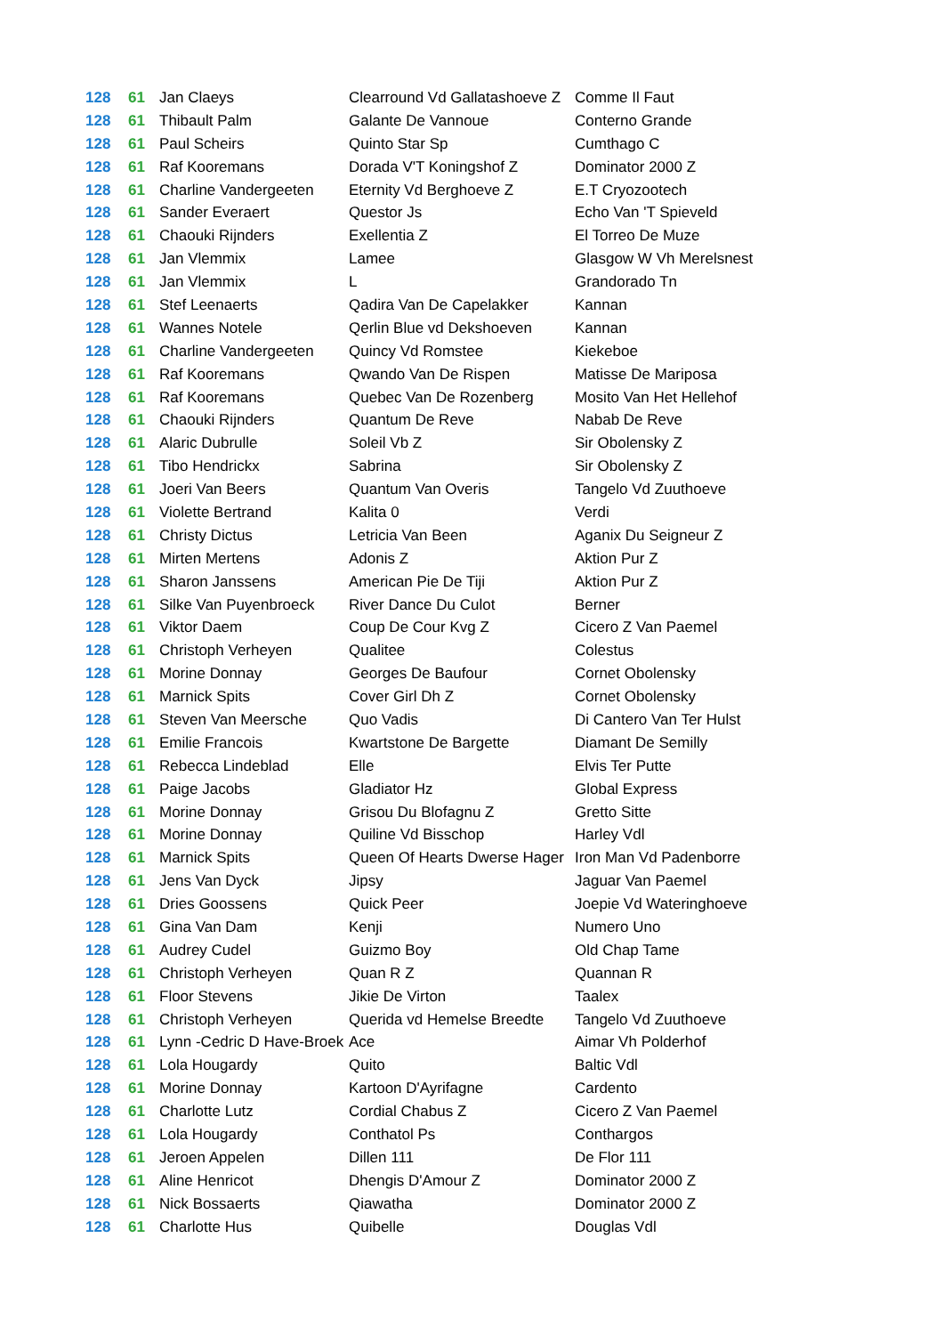| 128 | 61 | Jan Claeys | Clearround Vd Gallatashoeve Z | Comme Il Faut |
| 128 | 61 | Thibault Palm | Galante De Vannoue | Conterno Grande |
| 128 | 61 | Paul Scheirs | Quinto Star Sp | Cumthago C |
| 128 | 61 | Raf Kooremans | Dorada V'T Koningshof Z | Dominator 2000 Z |
| 128 | 61 | Charline Vandergeeten | Eternity Vd Berghoeve Z | E.T Cryozootech |
| 128 | 61 | Sander Everaert | Questor Js | Echo Van 'T Spieveld |
| 128 | 61 | Chaouki Rijnders | Exellentia Z | El Torreo De Muze |
| 128 | 61 | Jan Vlemmix | Lamee | Glasgow W Vh Merelsnest |
| 128 | 61 | Jan Vlemmix | L | Grandorado Tn |
| 128 | 61 | Stef Leenaerts | Qadira Van De Capelakker | Kannan |
| 128 | 61 | Wannes Notele | Qerlin Blue vd Dekshoeven | Kannan |
| 128 | 61 | Charline Vandergeeten | Quincy Vd Romstee | Kiekeboe |
| 128 | 61 | Raf Kooremans | Qwando Van De Rispen | Matisse De Mariposa |
| 128 | 61 | Raf Kooremans | Quebec Van De Rozenberg | Mosito Van Het Hellehof |
| 128 | 61 | Chaouki Rijnders | Quantum De Reve | Nabab De Reve |
| 128 | 61 | Alaric Dubrulle | Soleil Vb Z | Sir Obolensky Z |
| 128 | 61 | Tibo Hendrickx | Sabrina | Sir Obolensky Z |
| 128 | 61 | Joeri Van Beers | Quantum Van Overis | Tangelo Vd Zuuthoeve |
| 128 | 61 | Violette Bertrand | Kalita 0 | Verdi |
| 128 | 61 | Christy Dictus | Letricia Van Been | Aganix Du Seigneur Z |
| 128 | 61 | Mirten Mertens | Adonis Z | Aktion Pur Z |
| 128 | 61 | Sharon Janssens | American Pie De Tiji | Aktion Pur Z |
| 128 | 61 | Silke Van Puyenbroeck | River Dance Du Culot | Berner |
| 128 | 61 | Viktor Daem | Coup De Cour Kvg Z | Cicero Z Van Paemel |
| 128 | 61 | Christoph Verheyen | Qualitee | Colestus |
| 128 | 61 | Morine Donnay | Georges De Baufour | Cornet Obolensky |
| 128 | 61 | Marnick Spits | Cover Girl Dh Z | Cornet Obolensky |
| 128 | 61 | Steven Van Meersche | Quo Vadis | Di Cantero Van Ter Hulst |
| 128 | 61 | Emilie Francois | Kwartstone De Bargette | Diamant De Semilly |
| 128 | 61 | Rebecca Lindeblad | Elle | Elvis Ter Putte |
| 128 | 61 | Paige Jacobs | Gladiator Hz | Global Express |
| 128 | 61 | Morine Donnay | Grisou Du Blofagnu Z | Gretto Sitte |
| 128 | 61 | Morine Donnay | Quiline Vd Bisschop | Harley Vdl |
| 128 | 61 | Marnick Spits | Queen Of Hearts Dwerse Hager | Iron Man Vd Padenborre |
| 128 | 61 | Jens Van Dyck | Jipsy | Jaguar Van Paemel |
| 128 | 61 | Dries Goossens | Quick Peer | Joepie Vd Wateringhoeve |
| 128 | 61 | Gina Van Dam | Kenji | Numero Uno |
| 128 | 61 | Audrey Cudel | Guizmo Boy | Old Chap Tame |
| 128 | 61 | Christoph Verheyen | Quan R Z | Quannan R |
| 128 | 61 | Floor Stevens | Jikie De Virton | Taalex |
| 128 | 61 | Christoph Verheyen | Querida vd Hemelse Breedte | Tangelo Vd Zuuthoeve |
| 128 | 61 | Lynn -Cedric D Have-Broek | Ace | Aimar Vh Polderhof |
| 128 | 61 | Lola Hougardy | Quito | Baltic Vdl |
| 128 | 61 | Morine Donnay | Kartoon D'Ayrifagne | Cardento |
| 128 | 61 | Charlotte Lutz | Cordial Chabus Z | Cicero Z Van Paemel |
| 128 | 61 | Lola Hougardy | Conthatol Ps | Conthargos |
| 128 | 61 | Jeroen Appelen | Dillen 111 | De Flor 111 |
| 128 | 61 | Aline Henricot | Dhengis D'Amour Z | Dominator 2000 Z |
| 128 | 61 | Nick Bossaerts | Qiawatha | Dominator 2000 Z |
| 128 | 61 | Charlotte Hus | Quibelle | Douglas Vdl |